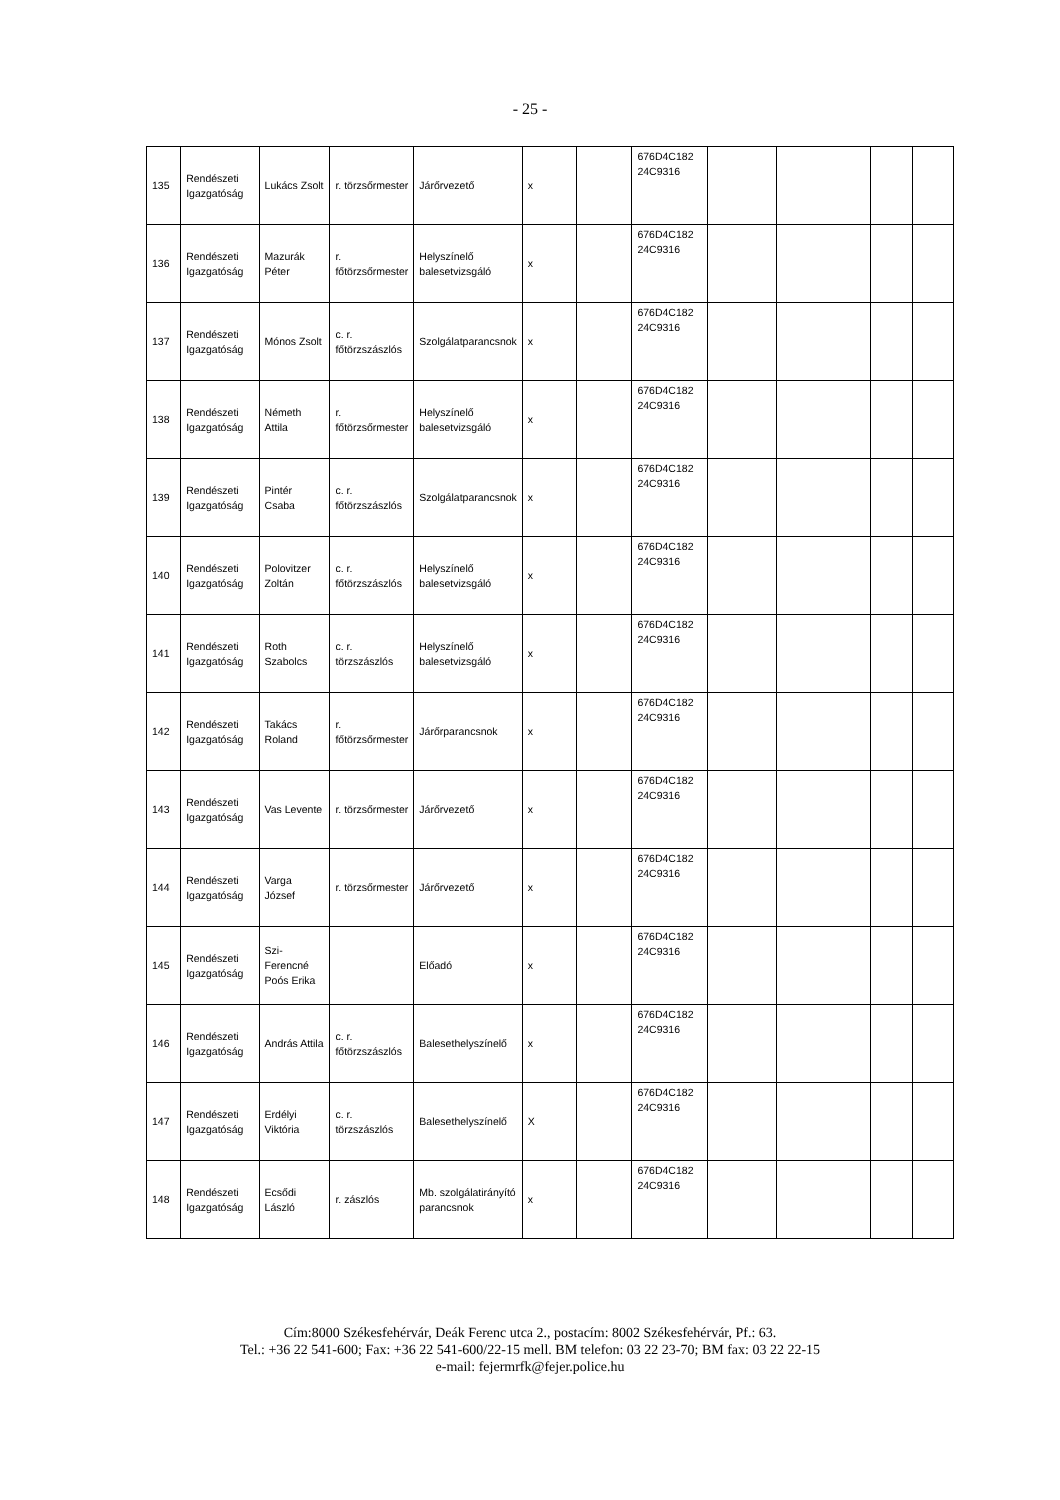- 25 -
| 135 | Rendészeti Igazgatóság | Lukács Zsolt | r. törzsőrmester | Járőrvezető | x | | 676D4C182 24C9316 | | | | |
| 136 | Rendészeti Igazgatóság | Mazurák Péter | r. főtörzsőrmester | Helyszínelő balesetvizsgáló | x | | 676D4C182 24C9316 | | | | |
| 137 | Rendészeti Igazgatóság | Mónos Zsolt | c. r. főtörzszászlós | Szolgálatparancsnok | x | | 676D4C182 24C9316 | | | | |
| 138 | Rendészeti Igazgatóság | Németh Attila | r. főtörzsőrmester | Helyszínelő balesetvizsgáló | x | | 676D4C182 24C9316 | | | | |
| 139 | Rendészeti Igazgatóság | Pintér Csaba | c. r. főtörzszászlós | Szolgálatparancsnok | x | | 676D4C182 24C9316 | | | | |
| 140 | Rendészeti Igazgatóság | Polovitzer Zoltán | c. r. főtörzszászlós | Helyszínelő balesetvizsgáló | x | | 676D4C182 24C9316 | | | | |
| 141 | Rendészeti Igazgatóság | Roth Szabolcs | c. r. törzszászlós | Helyszínelő balesetvizsgáló | x | | 676D4C182 24C9316 | | | | |
| 142 | Rendészeti Igazgatóság | Takács Roland | r. főtörzsőrmester | Járőrparancsnok | x | | 676D4C182 24C9316 | | | | |
| 143 | Rendészeti Igazgatóság | Vas Levente | r. törzsőrmester | Járőrvezető | x | | 676D4C182 24C9316 | | | | |
| 144 | Rendészeti Igazgatóság | Varga József | r. törzsőrmester | Járőrvezető | x | | 676D4C182 24C9316 | | | | |
| 145 | Rendészeti Igazgatóság | Szi-Ferencné Poós Erika | | Előadó | x | | 676D4C182 24C9316 | | | | |
| 146 | Rendészeti Igazgatóság | András Attila | c. r. főtörzszászlós | Balesethelyszínelő | x | | 676D4C182 24C9316 | | | | |
| 147 | Rendészeti Igazgatóság | Erdélyi Viktória | c. r. törzszászlós | Balesethelyszínelő | X | | 676D4C182 24C9316 | | | | |
| 148 | Rendészeti Igazgatóság | Ecsődi László | r. zászlós | Mb. szolgálatirányító parancsnok | x | | 676D4C182 24C9316 | | | | |
Cím:8000 Székesfehérvár, Deák Ferenc utca 2., postacím: 8002 Székesfehérvár, Pf.: 63.
Tel.: +36 22 541-600; Fax: +36 22 541-600/22-15 mell. BM telefon: 03 22 23-70; BM fax: 03 22 22-15
e-mail: fejermrfk@fejer.police.hu